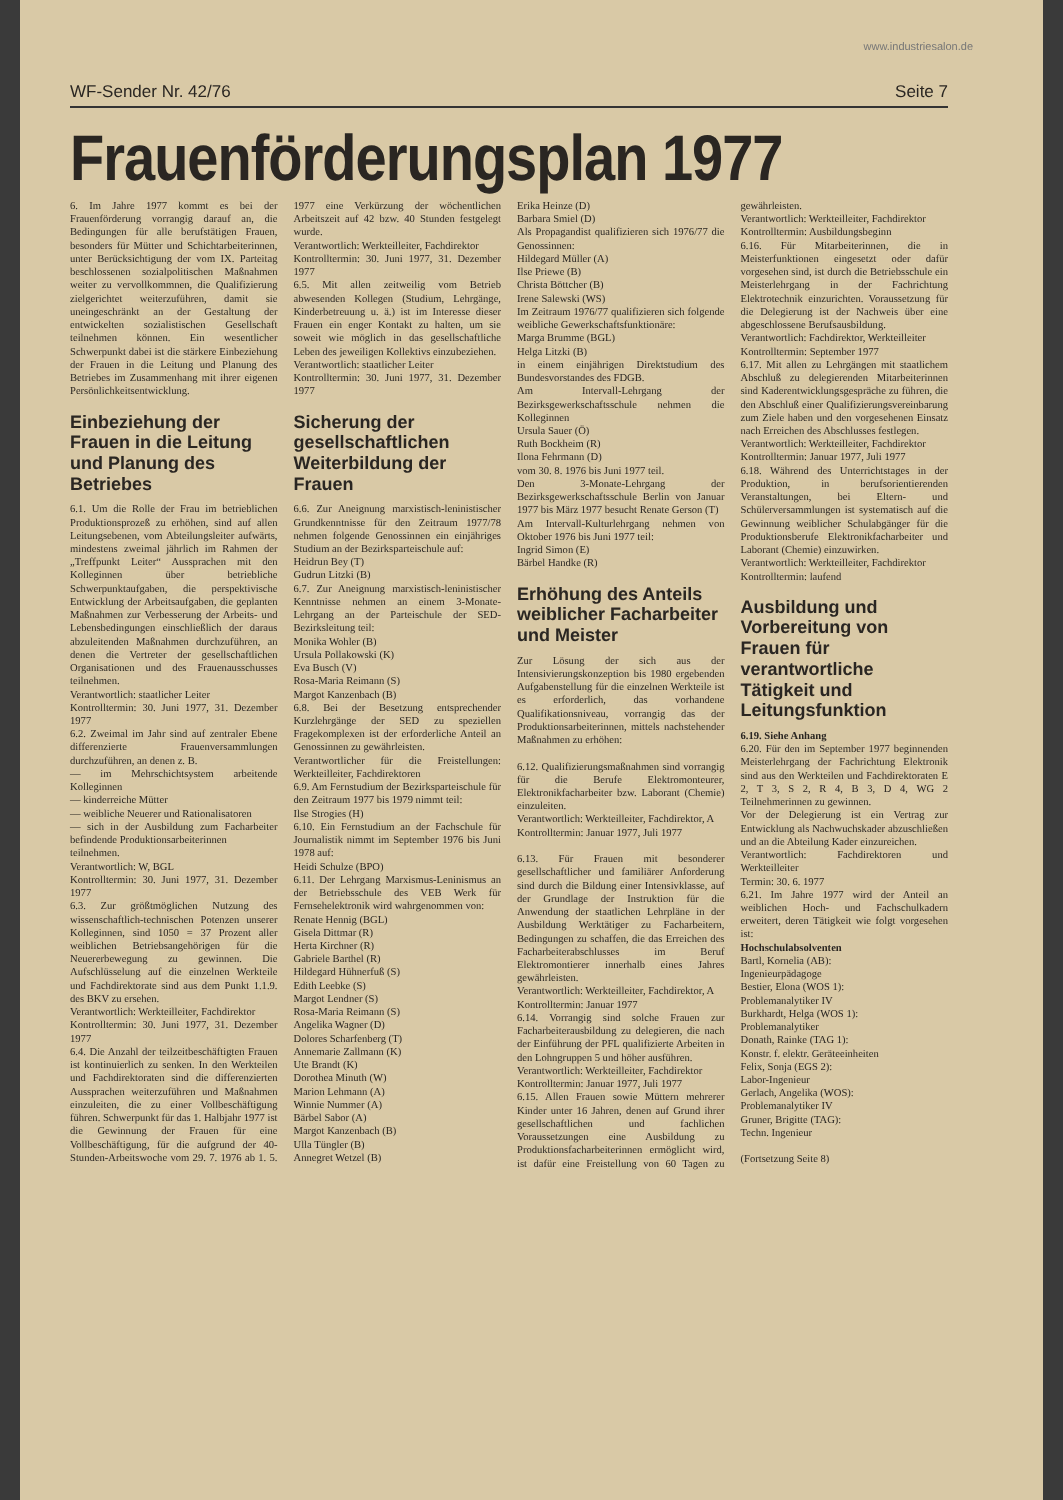www.industriesalon.de
WF-Sender Nr. 42/76 Seite 7
Frauenförderungsplan 1977
6. Im Jahre 1977 kommt es bei der Frauenförderung vorrangig darauf an, die Bedingungen für alle berufstätigen Frauen, besonders für Mütter und Schichtarbeiterinnen, unter Berücksichtigung der vom IX. Parteitag beschlossenen sozialpolitischen Maßnahmen weiter zu vervollkommnen, die Qualifizierung zielgerichtet weiterzuführen, damit sie uneingeschränkt an der Gestaltung der entwickelten sozialistischen Gesellschaft teilnehmen können. Ein wesentlicher Schwerpunkt dabei ist die stärkere Einbeziehung der Frauen in die Leitung und Planung des Betriebes im Zusammenhang mit ihrer eigenen Persönlichkeitsentwicklung.
Einbeziehung der Frauen in die Leitung und Planung des Betriebes
6.1. Um die Rolle der Frau im betrieblichen Produktionsprozeß zu erhöhen, sind auf allen Leitungsebenen, vom Abteilungsleiter aufwärts, mindestens zweimal jährlich im Rahmen der „Treffpunkt Leiter“ Aussprachen mit den Kolleginnen über betriebliche Schwerpunktaufgaben, die perspektivische Entwicklung der Arbeitsaufgaben, die geplanten Maßnahmen zur Verbesserung der Arbeits- und Lebensbedingungen einschließlich der daraus abzuleitenden Maßnahmen durchzuführen, an denen die Vertreter der gesellschaftlichen Organisationen und des Frauenausschusses teilnehmen.
Verantwortlich: staatlicher Leiter
Kontrolltermin: 30. Juni 1977, 31. Dezember 1977
6.2. Zweimal im Jahr sind auf zentraler Ebene differenzierte Frauenversammlungen durchzuführen, an denen z. B.
— im Mehrschichtsystem arbeitende Kolleginnen
— kinderreiche Mütter
— weibliche Neuerer und Rationalisatoren
— sich in der Ausbildung zum Facharbeiter befindende Produktionsarbeiterinnen
teilnehmen.
Verantwortlich: W, BGL
Kontrolltermin: 30. Juni 1977, 31. Dezember 1977
6.3. Zur größtmöglichen Nutzung des wissenschaftlich-technischen Potenzen unserer Kolleginnen, sind 1050 = 37 Prozent aller weiblichen Betriebsangehörigen für die Neuererbewegung zu gewinnen. Die Aufschlüsselung auf die einzelnen Werkteile und Fachdirektorate sind aus dem Punkt 1.1.9. des BKV zu ersehen.
Verantwortlich: Werkteilleiter, Fachdirektor
Kontrolltermin: 30. Juni 1977, 31. Dezember 1977
6.4. Die Anzahl der teilzeitbeschäftigten Frauen ist kontinuierlich zu senken. In den Werkteilen und Fachdirektoraten sind die differenzierten Aussprachen weiterzuführen und Maßnahmen einzuleiten, die zu einer Vollbeschäftigung führen. Schwerpunkt für das 1. Halbjahr 1977 ist die Gewinnung der Frauen für eine Vollbeschäftigung, für die aufgrund der 40-Stunden-Arbeitswoche vom 29. 7. 1976 ab 1. 5. 1977 eine Verkürzung der wöchentlichen Arbeitszeit auf 42 bzw. 40 Stunden festgelegt wurde.
Verantwortlich: Werkteilleiter, Fachdirektor
Kontrolltermin: 30. Juni 1977, 31. Dezember 1977
6.5. Mit allen zeitweilig vom Betrieb abwesenden Kollegen (Studium, Lehrgänge, Kinderbetreuung u. ä.) ist im Interesse dieser Frauen ein enger Kontakt zu halten, um sie soweit wie möglich in das gesellschaftliche Leben des jeweiligen Kollektivs einzubeziehen.
Verantwortlich: staatlicher Leiter
Kontrolltermin: 30. Juni 1977, 31. Dezember 1977
Sicherung der gesellschaftlichen Weiterbildung der Frauen
6.6. Zur Aneignung marxistisch-leninistischer Grundkenntnisse für den Zeitraum 1977/78 nehmen folgende Genossinnen ein einjähriges Studium an der Bezirksparteischule auf:
Heidrun Bey (T)
Gudrun Litzki (B)
6.7. Zur Aneignung marxistisch-leninistischer Kenntnisse nehmen an einem 3-Monate-Lehrgang an der Parteischule der SED-Bezirksleitung teil:
Monika Wohler (B)
Ursula Pollakowski (K)
Eva Busch (V)
Rosa-Maria Reimann (S)
Margot Kanzenbach (B)
6.8. Bei der Besetzung entsprechender Kurzlehrgänge der SED zu speziellen Fragekomplexen ist der erforderliche Anteil an Genossinnen zu gewährleisten.
Verantwortlicher für die Freistellungen: Werkteilleiter, Fachdirektoren
6.9. Am Fernstudium der Bezirksparteischule für den Zeitraum 1977 bis 1979 nimmt teil:
Ilse Strogies (H)
6.10. Ein Fernstudium an der Fachschule für Journalistik nimmt im September 1976 bis Juni 1978 auf:
Heidi Schulze (BPO)
6.11. Der Lehrgang Marxismus-Leninismus an der Betriebsschule des VEB Werk für Fernsehelektronik wird wahrgenommen von:
Renate Hennig (BGL)
Gisela Dittmar (R)
Herta Kirchner (R)
Gabriele Barthel (R)
Hildegard Hühnerfuß (S)
Edith Leebke (S)
Margot Lendner (S)
Rosa-Maria Reimann (S)
Angelika Wagner (D)
Dolores Scharfenberg (T)
Annemarie Zallmann (K)
Ute Brandt (K)
Dorothea Minuth (W)
Marion Lehmann (A)
Winnie Nummer (A)
Bärbel Sabor (A)
Margot Kanzenbach (B)
Ulla Tüngler (B)
Annegret Wetzel (B)
Erika Heinze (D)
Barbara Smiel (D)
Als Propagandist qualifizieren sich 1976/77 die Genossinnen:
Hildegard Müller (A)
Ilse Priewe (B)
Christa Böttcher (B)
Irene Salewski (WS)
Im Zeitraum 1976/77 qualifizieren sich folgende weibliche Gewerkschaftsfunktionäre:
Marga Brumme (BGL)
Helga Litzki (B)
in einem einjährigen Direktstudium des Bundesvorstandes des FDGB.
Am Intervall-Lehrgang der Bezirksgewerkschaftsschule nehmen die Kolleginnen
Ursula Sauer (Ö)
Ruth Bockheim (R)
Ilona Fehrmann (D)
vom 30. 8. 1976 bis Juni 1977 teil.
Den 3-Monate-Lehrgang der Bezirksgewerkschaftsschule Berlin von Januar 1977 bis März 1977 besucht Renate Gerson (T)
Am Intervall-Kulturlehrgang nehmen von Oktober 1976 bis Juni 1977 teil:
Ingrid Simon (E)
Bärbel Handke (R)
Erhöhung des Anteils weiblicher Facharbeiter und Meister
Zur Lösung der sich aus der Intensivierungskonzeption bis 1980 ergebenden Aufgabenstellung für die einzelnen Werkteile ist es erforderlich, das vorhandene Qualifikationsniveau, vorrangig das der Produktionsarbeiterinnen, mittels nachstehender Maßnahmen zu erhöhen:
6.12. Qualifizierungsmaßnahmen sind vorrangig für die Berufe Elektromonteurer, Elektronikfacharbeiter bzw. Laborant (Chemie) einzuleiten.
Verantwortlich: Werkteilleiter, Fachdirektor, A
Kontrolltermin: Januar 1977, Juli 1977
6.13. Für Frauen mit besonderer gesellschaftlicher und familiärer Anforderung sind durch die Bildung einer Intensivklasse, auf der Grundlage der Instruktion für die Anwendung der staatlichen Lehrpläne in der Ausbildung Werktätiger zu Facharbeitern, Bedingungen zu schaffen, die das Erreichen des Facharbeiterabschlusses im Beruf Elektromontierer innerhalb eines Jahres gewährleisten.
Verantwortlich: Werkteilleiter, Fachdirektor, A
Kontrolltermin: Januar 1977
6.14. Vorrangig sind solche Frauen zur Facharbeiterausbildung zu delegieren, die nach der Einführung der PFL qualifizierte Arbeiten in den Lohngruppen 5 und höher ausführen.
Verantwortlich: Werkteilleiter, Fachdirektor
Kontrolltermin: Januar 1977, Juli 1977
6.15. Allen Frauen sowie Müttern mehrerer Kinder unter 16 Jahren, denen auf Grund ihrer gesellschaftlichen und fachlichen Voraussetzungen eine Ausbildung zu Produktionsfacharbeiterinnen ermöglicht wird, ist dafür eine Freistellung von 60 Tagen zu gewährleisten.
Verantwortlich: Werkteilleiter, Fachdirektor
Kontrolltermin: Ausbildungsbeginn
6.16. Für Mitarbeiterinnen, die in Meisterfunktionen eingesetzt oder dafür vorgesehen sind, ist durch die Betriebsschule ein Meisterlehrgang in der Fachrichtung Elektrotechnik einzurichten. Voraussetzung für die Delegierung ist der Nachweis über eine abgeschlossene Berufsausbildung.
Verantwortlich: Fachdirektor, Werkteilleiter
Kontrolltermin: September 1977
6.17. Mit allen zu Lehrgängen mit staatlichem Abschluß zu delegierenden Mitarbeiterinnen sind Kaderentwicklungsgespräche zu führen, die den Abschluß einer Qualifizierungsvereinbarung zum Ziele haben und den vorgesehenen Einsatz nach Erreichen des Abschlusses festlegen.
Verantwortlich: Werkteilleiter, Fachdirektor
Kontrolltermin: Januar 1977, Juli 1977
6.18. Während des Unterrichtstages in der Produktion, in berufsorientierenden Veranstaltungen, bei Eltern- und Schülerversammlungen ist systematisch auf die Gewinnung weiblicher Schulabgänger für die Produktionsberufe Elektronikfacharbeiter und Laborant (Chemie) einzuwirken.
Verantwortlich: Werkteilleiter, Fachdirektor
Kontrolltermin: laufend
Ausbildung und Vorbereitung von Frauen für verantwortliche Tätigkeit und Leitungsfunktion
6.19. Siehe Anhang
6.20. Für den im September 1977 beginnenden Meisterlehrgang der Fachrichtung Elektronik sind aus den Werkteilen und Fachdirektoraten E 2, T 3, S 2, R 4, B 3, D 4, WG 2 Teilnehmerinnen zu gewinnen.
Vor der Delegierung ist ein Vertrag zur Entwicklung als Nachwuchskader abzuschließen und an die Abteilung Kader einzureichen.
Verantwortlich: Fachdirektoren und Werkteilleiter
Termin: 30. 6. 1977
6.21. Im Jahre 1977 wird der Anteil an weiblichen Hoch- und Fachschulkadern erweitert, deren Tätigkeit wie folgt vorgesehen ist:
Hochschulabsolventen
Bartl, Kornelia (AB):
Ingenieurpädagoge
Bestier, Elona (WOS 1):
Problemanalytiker IV
Burkhardt, Helga (WOS 1):
Problemanalytiker
Donath, Rainke (TAG 1):
Konstr. f. elektr. Geräteeinheiten
Felix, Sonja (EGS 2):
Labor-Ingenieur
Gerlach, Angelika (WOS):
Problemanalytiker IV
Gruner, Brigitte (TAG):
Techn. Ingenieur
(Fortsetzung Seite 8)